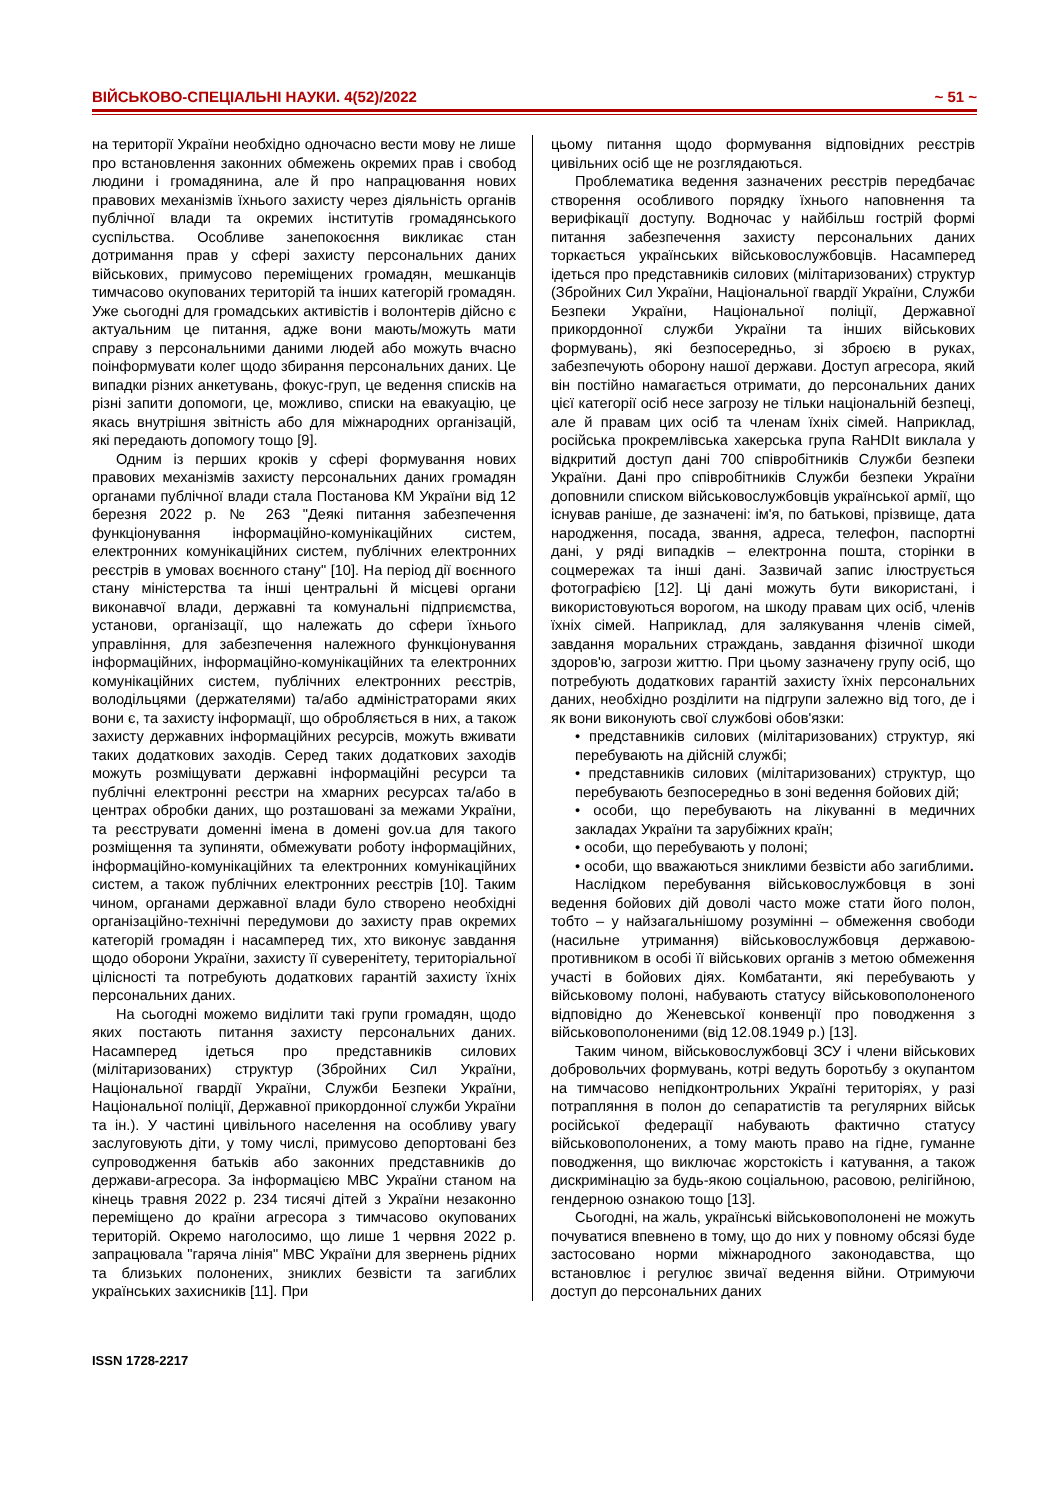ВІЙСЬКОВО-СПЕЦІАЛЬНІ НАУКИ. 4(52)/2022 ~ 51 ~
на території України необхідно одночасно вести мову не лише про встановлення законних обмежень окремих прав і свобод людини і громадянина, але й про напрацювання нових правових механізмів їхнього захисту через діяльність органів публічної влади та окремих інститутів громадянського суспільства. Особливе занепокоєння викликає стан дотримання прав у сфері захисту персональних даних військових, примусово переміщених громадян, мешканців тимчасово окупованих територій та інших категорій громадян. Уже сьогодні для громадських активістів і волонтерів дійсно є актуальним це питання, адже вони мають/можуть мати справу з персональними даними людей або можуть вчасно поінформувати колег щодо збирання персональних даних. Це випадки різних анкетувань, фокус-груп, це ведення списків на різні запити допомоги, це, можливо, списки на евакуацію, це якась внутрішня звітність або для міжнародних організацій, які передають допомогу тощо [9].
Одним із перших кроків у сфері формування нових правових механізмів захисту персональних даних громадян органами публічної влади стала Постанова КМ України від 12 березня 2022 р. № 263 "Деякі питання забезпечення функціонування інформаційно-комунікаційних систем, електронних комунікаційних систем, публічних електронних реєстрів в умовах воєнного стану" [10]. На період дії воєнного стану міністерства та інші центральні й місцеві органи виконавчої влади, державні та комунальні підприємства, установи, організації, що належать до сфери їхнього управління, для забезпечення належного функціонування інформаційних, інформаційно-комунікаційних та електронних комунікаційних систем, публічних електронних реєстрів, володільцями (держателями) та/або адміністраторами яких вони є, та захисту інформації, що обробляється в них, а також захисту державних інформаційних ресурсів, можуть вживати таких додаткових заходів. Серед таких додаткових заходів можуть розміщувати державні інформаційні ресурси та публічні електронні реєстри на хмарних ресурсах та/або в центрах обробки даних, що розташовані за межами України, та реєструвати доменні імена в домені gov.ua для такого розміщення та зупиняти, обмежувати роботу інформаційних, інформаційно-комунікаційних та електронних комунікаційних систем, а також публічних електронних реєстрів [10]. Таким чином, органами державної влади було створено необхідні організаційно-технічні передумови до захисту прав окремих категорій громадян і насамперед тих, хто виконує завдання щодо оборони України, захисту її суверенітету, територіальної цілісності та потребують додаткових гарантій захисту їхніх персональних даних.
На сьогодні можемо виділити такі групи громадян, щодо яких постають питання захисту персональних даних. Насамперед ідеться про представників силових (мілітаризованих) структур (Збройних Сил України, Національної гвардії України, Служби Безпеки України, Національної поліції, Державної прикордонної служби України та ін.). У частині цивільного населення на особливу увагу заслуговують діти, у тому числі, примусово депортовані без супроводження батьків або законних представників до держави-агресора. За інформацією МВС України станом на кінець травня 2022 р. 234 тисячі дітей з України незаконно переміщено до країни агресора з тимчасово окупованих територій. Окремо наголосимо, що лише 1 червня 2022 р. запрацювала "гаряча лінія" МВС України для звернень рідних та близьких полонених, зниклих безвісти та загиблих українських захисників [11]. При
цьому питання щодо формування відповідних реєстрів цивільних осіб ще не розглядаються.
Проблематика ведення зазначених реєстрів передбачає створення особливого порядку їхнього наповнення та верифікації доступу. Водночас у найбільш гострій формі питання забезпечення захисту персональних даних торкається українських військовослужбовців. Насамперед ідеться про представників силових (мілітаризованих) структур (Збройних Сил України, Національної гвардії України, Служби Безпеки України, Національної поліції, Державної прикордонної служби України та інших військових формувань), які безпосередньо, зі зброєю в руках, забезпечують оборону нашої держави. Доступ агресора, який він постійно намагається отримати, до персональних даних цієї категорії осіб несе загрозу не тільки національній безпеці, але й правам цих осіб та членам їхніх сімей. Наприклад, російська прокремлівська хакерська група RaHDIt виклала у відкритий доступ дані 700 співробітників Служби безпеки України. Дані про співробітників Служби безпеки України доповнили списком військовослужбовців української армії, що існував раніше, де зазначені: ім'я, по батькові, прізвище, дата народження, посада, звання, адреса, телефон, паспортні дані, у ряді випадків – електронна пошта, сторінки в соцмережах та інші дані. Зазвичай запис ілюструється фотографією [12]. Ці дані можуть бути використані, і використовуються ворогом, на шкоду правам цих осіб, членів їхніх сімей. Наприклад, для залякування членів сімей, завдання моральних страждань, завдання фізичної шкоди здоров'ю, загрози життю. При цьому зазначену групу осіб, що потребують додаткових гарантій захисту їхніх персональних даних, необхідно розділити на підгрупи залежно від того, де і як вони виконують свої службові обов'язки:
• представників силових (мілітаризованих) структур, які перебувають на дійсній службі;
• представників силових (мілітаризованих) структур, що перебувають безпосередньо в зоні ведення бойових дій;
• особи, що перебувають на лікуванні в медичних закладах України та зарубіжних країн;
• особи, що перебувають у полоні;
• особи, що вважаються зниклими безвісти або загиблими.
Наслідком перебування військовослужбовця в зоні ведення бойових дій доволі часто може стати його полон, тобто – у найзагальнішому розумінні – обмеження свободи (насильне утримання) військовослужбовця державою-противником в особі її військових органів з метою обмеження участі в бойових діях. Комбатанти, які перебувають у військовому полоні, набувають статусу військовополоненого відповідно до Женевської конвенції про поводження з військовополоненими (від 12.08.1949 р.) [13].
Таким чином, військовослужбовці ЗСУ і члени військових добровольчих формувань, котрі ведуть боротьбу з окупантом на тимчасово непідконтрольних Україні територіях, у разі потрапляння в полон до сепаратистів та регулярних військ російської федерації набувають фактично статусу військовополонених, а тому мають право на гідне, гуманне поводження, що виключає жорстокість і катування, а також дискримінацію за будь-якою соціальною, расовою, релігійною, гендерною ознакою тощо [13].
Сьогодні, на жаль, українські військовополонені не можуть почуватися впевнено в тому, що до них у повному обсязі буде застосовано норми міжнародного законодавства, що встановлює і регулює звичаї ведення війни. Отримуючи доступ до персональних даних
ISSN 1728-2217